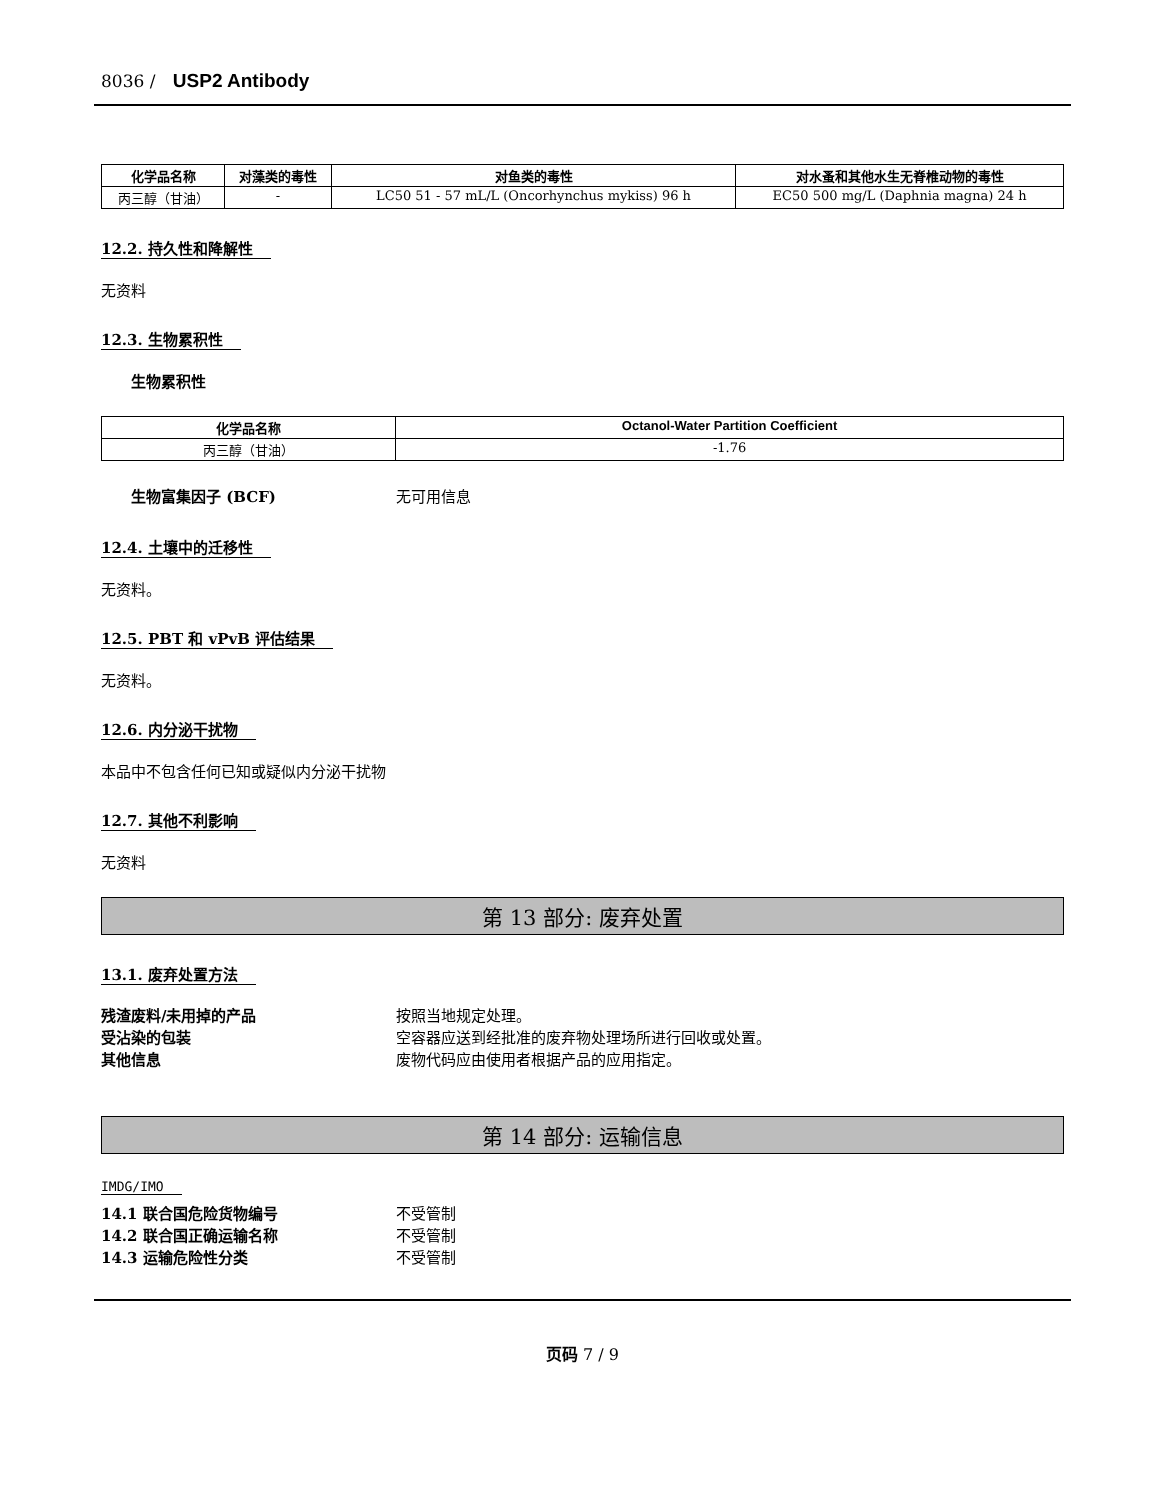8036 / USP2 Antibody
| 化学品名称 | 对藻类的毒性 | 对鱼类的毒性 | 对水蚤和其他水生无脊椎动物的毒性 |
| --- | --- | --- | --- |
| 丙三醇（甘油） | - | LC50 51 - 57 mL/L (Oncorhynchus mykiss) 96 h | EC50 500 mg/L (Daphnia magna) 24 h |
12.2. 持久性和降解性
无资料
12.3. 生物累积性
生物累积性
| 化学品名称 | Octanol-Water Partition Coefficient |
| --- | --- |
| 丙三醇（甘油） | -1.76 |
生物富集因子 (BCF) 无可用信息
12.4. 土壤中的迁移性
无资料。
12.5. PBT 和 vPvB 评估结果
无资料。
12.6. 内分泌干扰物
本品中不包含任何已知或疑似内分泌干扰物
12.7. 其他不利影响
无资料
第 13 部分: 废弃处置
13.1. 废弃处置方法
残渣废料/未用掉的产品 按照当地规定处理。
受沾染的包装 空容器应送到经批准的废弃物处理场所进行回收或处置。
其他信息 废物代码应由使用者根据产品的应用指定。
第 14 部分: 运输信息
IMDG/IMO
14.1 联合国危险货物编号 不受管制
14.2 联合国正确运输名称 不受管制
14.3 运输危险性分类 不受管制
页码 7 / 9